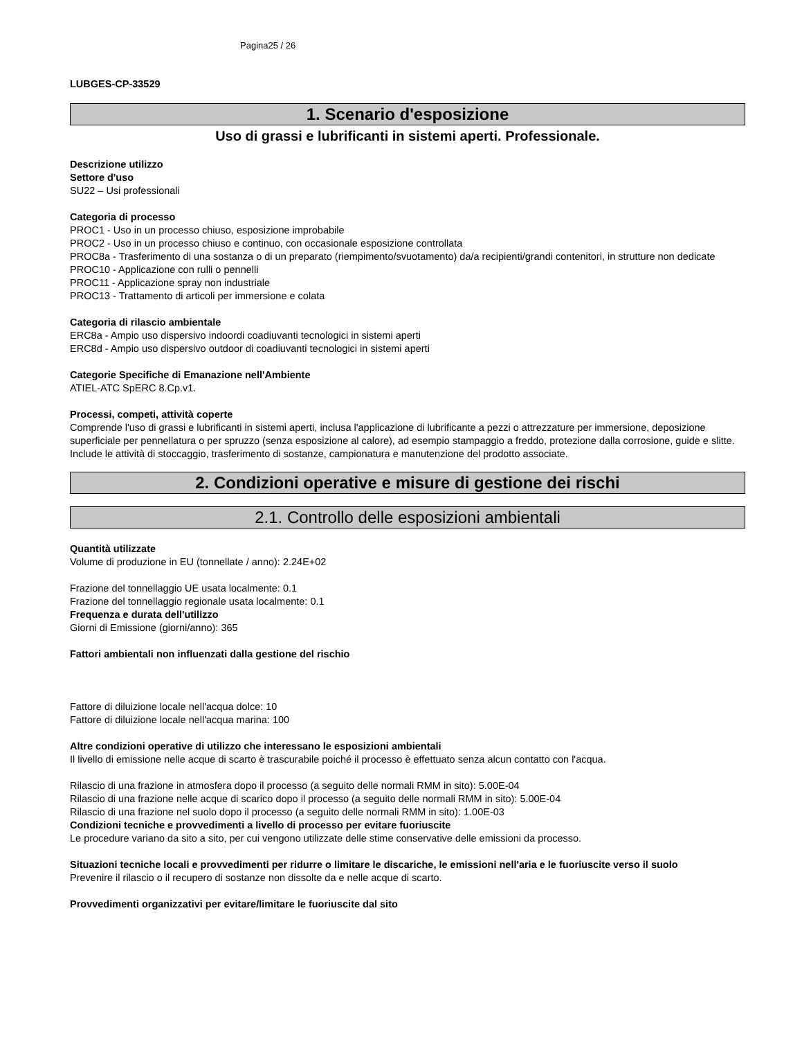Pagina25 / 26
LUBGES-CP-33529
1. Scenario d'esposizione
Uso di grassi e lubrificanti in sistemi aperti. Professionale.
Descrizione utilizzo
Settore d'uso
SU22 – Usi professionali
Categoria di processo
PROC1 - Uso in un processo chiuso, esposizione improbabile
PROC2 - Uso in un processo chiuso e continuo, con occasionale esposizione controllata
PROC8a - Trasferimento di una sostanza o di un preparato (riempimento/svuotamento) da/a recipienti/grandi contenitori, in strutture non dedicate
PROC10 - Applicazione con rulli o pennelli
PROC11 - Applicazione spray non industriale
PROC13 - Trattamento di articoli per immersione e colata
Categoria di rilascio ambientale
ERC8a - Ampio uso dispersivo indoordi coadiuvanti tecnologici in sistemi aperti
ERC8d - Ampio uso dispersivo outdoor di coadiuvanti tecnologici in sistemi aperti
Categorie Specifiche di Emanazione nell'Ambiente
ATIEL-ATC SpERC 8.Cp.v1.
Processi, competi, attività coperte
Comprende l'uso di grassi e lubrificanti in sistemi aperti, inclusa l'applicazione di lubrificante a pezzi o attrezzature per immersione, deposizione superficiale per pennellatura o per spruzzo (senza esposizione al calore), ad esempio stampaggio a freddo, protezione dalla corrosione, guide e slitte. Include le attività di stoccaggio, trasferimento di sostanze, campionatura e manutenzione del prodotto associate.
2. Condizioni operative e misure di gestione dei rischi
2.1. Controllo delle esposizioni ambientali
Quantità utilizzate
Volume di produzione in EU (tonnellate / anno): 2.24E+02
Frazione del tonnellaggio UE usata localmente: 0.1
Frazione del tonnellaggio regionale usata localmente: 0.1
Frequenza e durata dell'utilizzo
Giorni di Emissione (giorni/anno): 365
Fattori ambientali non influenzati dalla gestione del rischio
Fattore di diluizione locale nell'acqua dolce: 10
Fattore di diluizione locale nell'acqua marina: 100
Altre condizioni operative di utilizzo che interessano le esposizioni ambientali
Il livello di emissione nelle acque di scarto è trascurabile poiché il processo è effettuato senza alcun contatto con l'acqua.
Rilascio di una frazione in atmosfera dopo il processo (a seguito delle normali RMM in sito): 5.00E-04
Rilascio di una frazione nelle acque di scarico dopo il processo (a seguito delle normali RMM in sito): 5.00E-04
Rilascio di una frazione nel suolo dopo il processo (a seguito delle normali RMM in sito): 1.00E-03
Condizioni tecniche e provvedimenti a livello di processo per evitare fuoriuscite
Le procedure variano da sito a sito, per cui vengono utilizzate delle stime conservative delle emissioni da processo.
Situazioni tecniche locali e provvedimenti per ridurre o limitare le discariche, le emissioni nell'aria e le fuoriuscite verso il suolo
Prevenire il rilascio o il recupero di sostanze non dissolte da e nelle acque di scarto.
Provvedimenti organizzativi per evitare/limitare le fuoriuscite dal sito